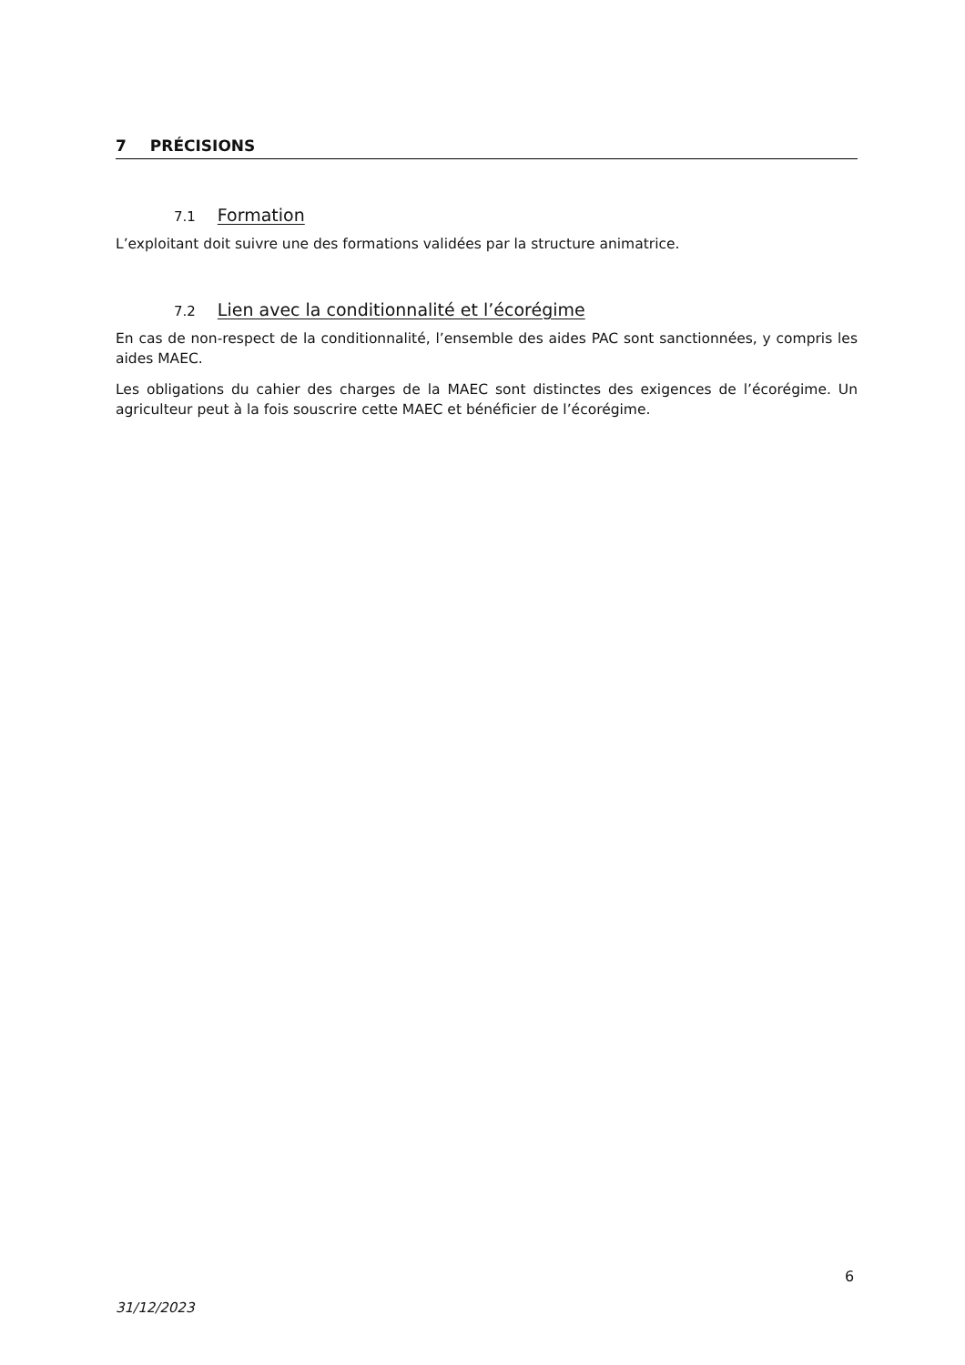7 PRÉCISIONS
7.1 Formation
L’exploitant doit suivre une des formations validées par la structure animatrice.
7.2 Lien avec la conditionnalité et l’écorégime
En cas de non-respect de la conditionnalité, l’ensemble des aides PAC sont sanctionnées, y compris les aides MAEC.
Les obligations du cahier des charges de la MAEC sont distinctes des exigences de l’écorégime. Un agriculteur peut à la fois souscrire cette MAEC et bénéficier de l’écorégime.
6
31/12/2023